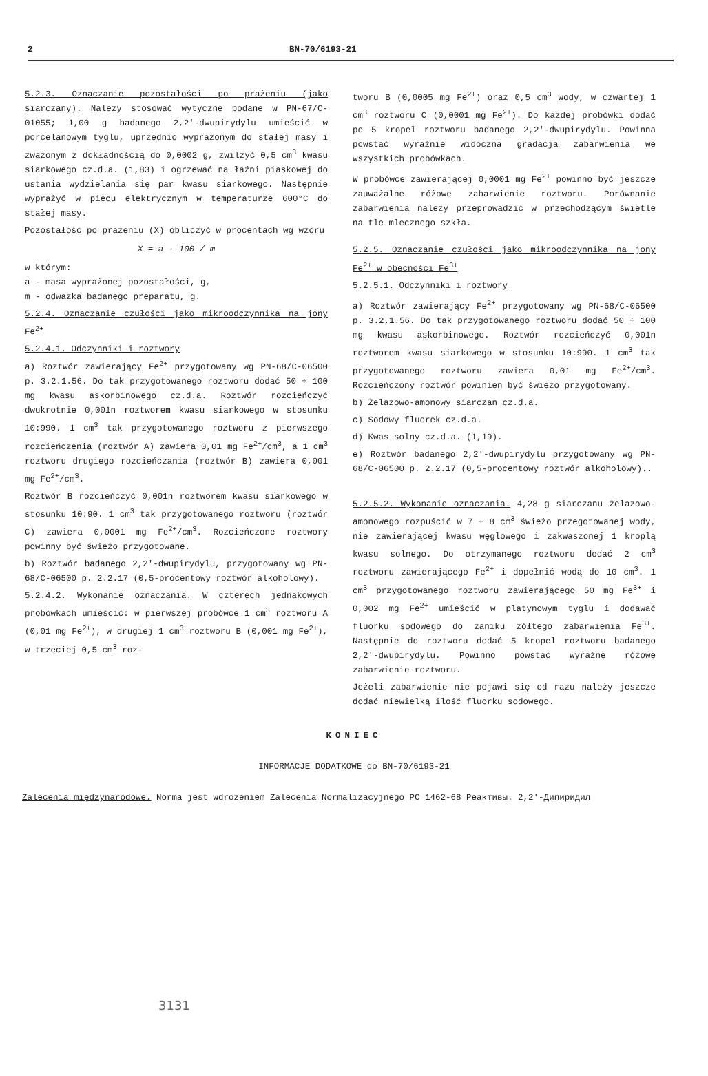2 BN-70/6193-21
5.2.3. Oznaczanie pozostałości po prażeniu (jako siarczany). Należy stosować wytyczne podane w PN-67/C-01055; 1,00 g badanego 2,2'-dwupirydylu umieścić w porcelanowym tyglu, uprzednio wyprażonym do stałej masy i zważonym z dokładnością do 0,0002 g, zwilżyć 0,5 cm<sup>3</sup> kwasu siarkowego cz.d.a. (1,83) i ogrzewać na łaźni piaskowej do ustania wydzielania się par kwasu siarkowego. Następnie wyprażyć w piecu elektrycznym w temperaturze 600°C do stałej masy.
Pozostałość po prażeniu (X) obliczyć w procentach wg wzoru
X = a · 100 / m
w którym:
a - masa wyprażonej pozostałości, g,
m - odważka badanego preparatu, g.
5.2.4. Oznaczanie czułości jako mikroodczynnika na jony Fe<sup>2+</sup>
5.2.4.1. Odczynniki i roztwory
a) Roztwór zawierający Fe<sup>2+</sup> przygotowany wg PN-68/C-06500 p. 3.2.1.56. Do tak przygotowanego roztworu dodać 50 ÷ 100 mg kwasu askorbinowego cz.d.a. Roztwór rozcieńczyć dwukrotnie 0,001n roztworem kwasu siarkowego w stosunku 10:990. 1 cm<sup>3</sup> tak przygotowanego roztworu z pierwszego rozcieńczenia (roztwór A) zawiera 0,01 mg Fe<sup>2+</sup>/cm<sup>3</sup>, a 1 cm<sup>3</sup> roztworu drugiego rozcieńczania (roztwór B) zawiera 0,001 mg Fe<sup>2+</sup>/cm<sup>3</sup>.
Roztwór B rozcieńczyć 0,001n roztworem kwasu siarkowego w stosunku 10:90. 1 cm<sup>3</sup> tak przygotowanego roztworu (roztwór C) zawiera 0,0001 mg Fe<sup>2+</sup>/cm<sup>3</sup>. Rozcieńczone roztwory powinny być świeżo przygotowane.
b) Roztwór badanego 2,2'-dwupirydylu, przygotowany wg PN-68/C-06500 p. 2.2.17 (0,5-procentowy roztwór alkoholowy).
5.2.4.2. Wykonanie oznaczania. W czterech jednakowych probówkach umieścić: w pierwszej probówce 1 cm<sup>3</sup> roztworu A (0,01 mg Fe<sup>2+</sup>), w drugiej 1 cm<sup>3</sup> roztworu B (0,001 mg Fe<sup>2+</sup>), w trzeciej 0,5 cm<sup>3</sup> roz-
tworu B (0,0005 mg Fe<sup>2+</sup>) oraz 0,5 cm<sup>3</sup> wody, w czwartej 1 cm<sup>3</sup> roztworu C (0,0001 mg Fe<sup>2+</sup>). Do każdej probówki dodać po 5 kropel roztworu badanego 2,2'-dwupirydylu. Powinna powstać wyraźnie widoczna gradacja zabarwienia we wszystkich probówkach.
W probówce zawierającej 0,0001 mg Fe<sup>2+</sup> powinno być jeszcze zauważalne różowe zabarwienie roztworu. Porównanie zabarwienia należy przeprowadzić w przechodzącym świetle na tle mlecznego szkła.
5.2.5. Oznaczanie czułości jako mikroodczynnika na jony Fe<sup>2+</sup> w obecności Fe<sup>3+</sup>
5.2.5.1. Odczynniki i roztwory
a) Roztwór zawierający Fe<sup>2+</sup> przygotowany wg PN-68/C-06500 p. 3.2.1.56. Do tak przygotowanego roztworu dodać 50 ÷ 100 mg kwasu askorbinowego. Roztwór rozcieńczyć 0,001n roztworem kwasu siarkowego w stosunku 10:990. 1 cm<sup>3</sup> tak przygotowanego roztworu zawiera 0,01 mg Fe<sup>2+</sup>/cm<sup>3</sup>. Rozcieńczony roztwór powinien być świeżo przygotowany.
b) Żelazowo-amonowy siarczan cz.d.a.
c) Sodowy fluorek cz.d.a.
d) Kwas solny cz.d.a. (1,19).
e) Roztwór badanego 2,2'-dwupirydylu przygotowany wg PN-68/C-06500 p. 2.2.17 (0,5-procentowy roztwór alkoholowy)..
5.2.5.2. Wykonanie oznaczania. 4,28 g siarczanu żelazowo-amonowego rozpuścić w 7 ÷ 8 cm<sup>3</sup> świeżo przegotowanej wody, nie zawierającej kwasu węglowego i zakwaszonej 1 kroplą kwasu solnego. Do otrzymanego roztworu dodać 2 cm<sup>3</sup> roztworu zawierającego Fe<sup>2+</sup> i dopełnić wodą do 10 cm<sup>3</sup>. 1 cm<sup>3</sup> przygotowanego roztworu zawierającego 50 mg Fe<sup>3+</sup> i 0,002 mg Fe<sup>2+</sup> umieścić w platynowym tyglu i dodawać fluorku sodowego do zaniku żółtego zabarwienia Fe<sup>3+</sup>. Następnie do roztworu dodać 5 kropel roztworu badanego 2,2'-dwupirydylu. Powinno powstać wyraźne różowe zabarwienie roztworu.
Jeżeli zabarwienie nie pojawi się od razu należy jeszcze dodać niewielką ilość fluorku sodowego.
KONIEC
INFORMACJE DODATKOWE do BN-70/6193-21
Zalecenia międzynarodowe. Norma jest wdrożeniem Zalecenia Normalizacyjnego PC 1462-68 Реактивы. 2,2'-Дипиридил
3131